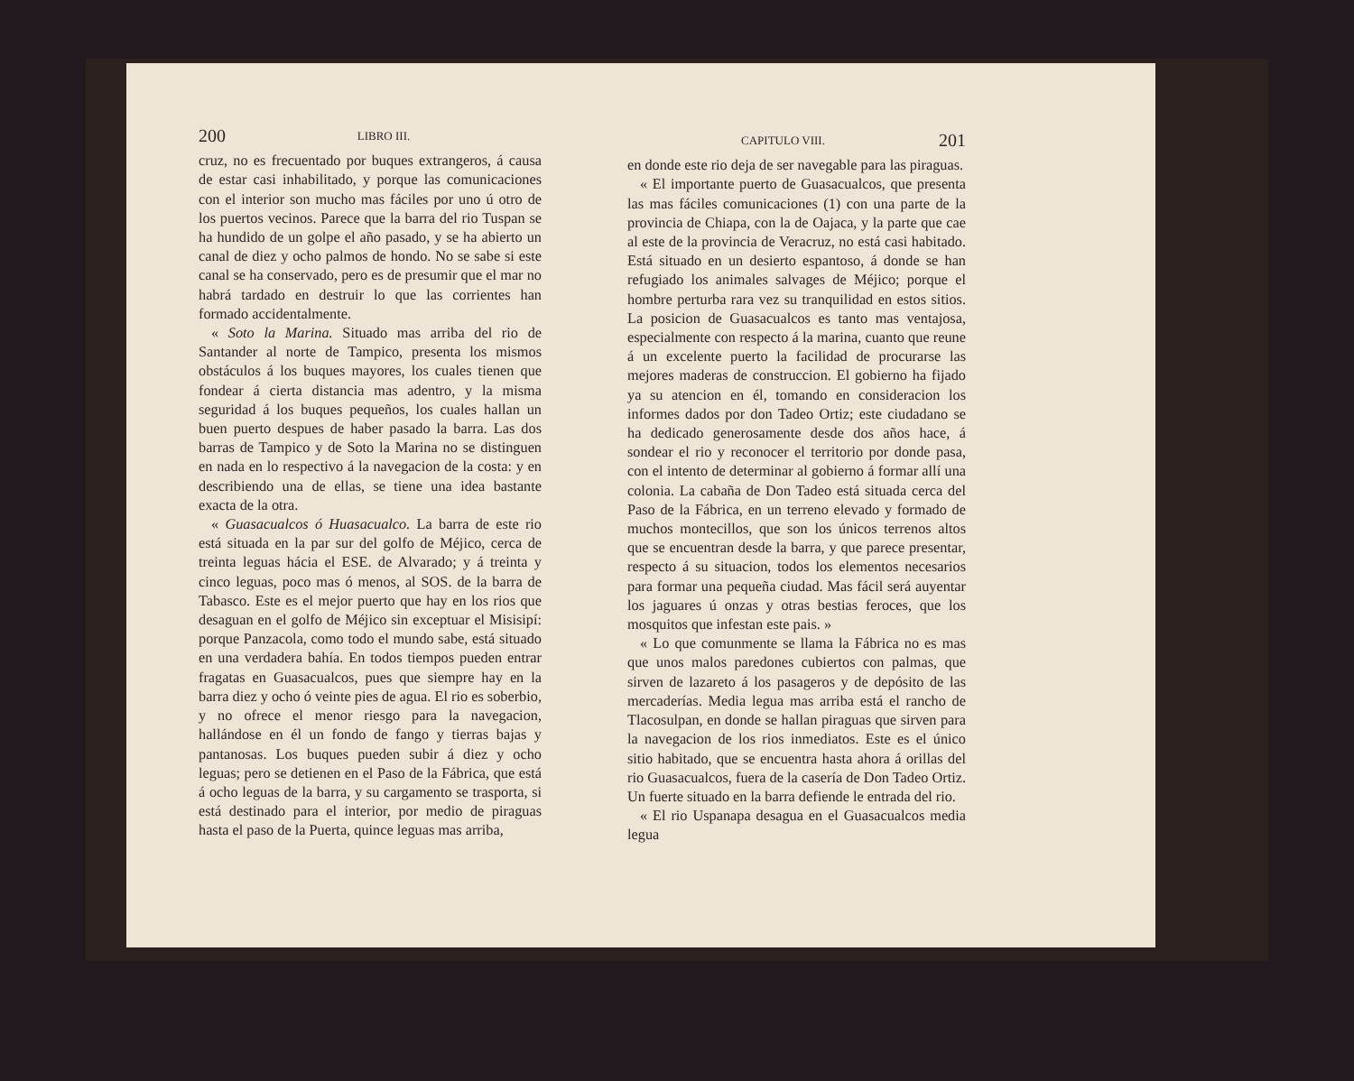200 LIBRO III.
cruz, no es frecuentado por buques extrangeros, á causa de estar casi inhabilitado, y porque las comunicaciones con el interior son mucho mas fáciles por uno ú otro de los puertos vecinos. Parece que la barra del rio Tuspan se ha hundido de un golpe el año pasado, y se ha abierto un canal de diez y ocho palmos de hondo. No se sabe si este canal se ha conservado, pero es de presumir que el mar no habrá tardado en destruir lo que las corrientes han formado accidentalmente.
« Soto la Marina. Situado mas arriba del rio de Santander al norte de Tampico, presenta los mismos obstáculos á los buques mayores, los cuales tienen que fondear á cierta distancia mas adentro, y la misma seguridad á los buques pequeños, los cuales hallan un buen puerto despues de haber pasado la barra. Las dos barras de Tampico y de Soto la Marina no se distinguen en nada en lo respectivo á la navegacion de la costa: y en describiendo una de ellas, se tiene una idea bastante exacta de la otra.
« Guasacualcos ó Huasacualco. La barra de este rio está situada en la par sur del golfo de Méjico, cerca de treinta leguas hácia el ESE. de Alvarado; y á treinta y cinco leguas, poco mas ó menos, al SOS. de la barra de Tabasco. Este es el mejor puerto que hay en los rios que desaguan en el golfo de Méjico sin exceptuar el Misisipí: porque Panzacola, como todo el mundo sabe, está situado en una verdadera bahía. En todos tiempos pueden entrar fragatas en Guasacualcos, pues que siempre hay en la barra diez y ocho ó veinte pies de agua. El rio es soberbio, y no ofrece el menor riesgo para la navegacion, hallándose en él un fondo de fango y tierras bajas y pantanosas. Los buques pueden subir á diez y ocho leguas; pero se detienen en el Paso de la Fábrica, que está á ocho leguas de la barra, y su cargamento se trasporta, si está destinado para el interior, por medio de piraguas hasta el paso de la Puerta, quince leguas mas arriba,
CAPITULO VIII. 201
en donde este rio deja de ser navegable para las piraguas.
« El importante puerto de Guasacualcos, que presenta las mas fáciles comunicaciones (1) con una parte de la provincia de Chiapa, con la de Oajaca, y la parte que cae al este de la provincia de Veracruz, no está casi habitado. Está situado en un desierto espantoso, á donde se han refugiado los animales salvages de Méjico; porque el hombre perturba rara vez su tranquilidad en estos sitios. La posicion de Guasacualcos es tanto mas ventajosa, especialmente con respecto á la marina, cuanto que reune á un excelente puerto la facilidad de procurarse las mejores maderas de construccion. El gobierno ha fijado ya su atencion en él, tomando en consideracion los informes dados por don Tadeo Ortiz; este ciudadano se ha dedicado generosamente desde dos años hace, á sondear el rio y reconocer el territorio por donde pasa, con el intento de determinar al gobierno á formar allí una colonia. La cabaña de Don Tadeo está situada cerca del Paso de la Fábrica, en un terreno elevado y formado de muchos montecillos, que son los únicos terrenos altos que se encuentran desde la barra, y que parece presentar, respecto á su situacion, todos los elementos necesarios para formar una pequeña ciudad. Mas fácil será auyentar los jaguares ú onzas y otras bestias feroces, que los mosquitos que infestan este pais. »
« Lo que comunmente se llama la Fábrica no es mas que unos malos paredones cubiertos con palmas, que sirven de lazareto á los pasageros y de depósito de las mercaderías. Media legua mas arriba está el rancho de Tlacosulpan, en donde se hallan piraguas que sirven para la navegacion de los rios inmediatos. Este es el único sitio habitado, que se encuentra hasta ahora á orillas del rio Guasacualcos, fuera de la casería de Don Tadeo Ortiz. Un fuerte situado en la barra defiende le entrada del rio.
« El rio Uspanapa desagua en el Guasacualcos media legua